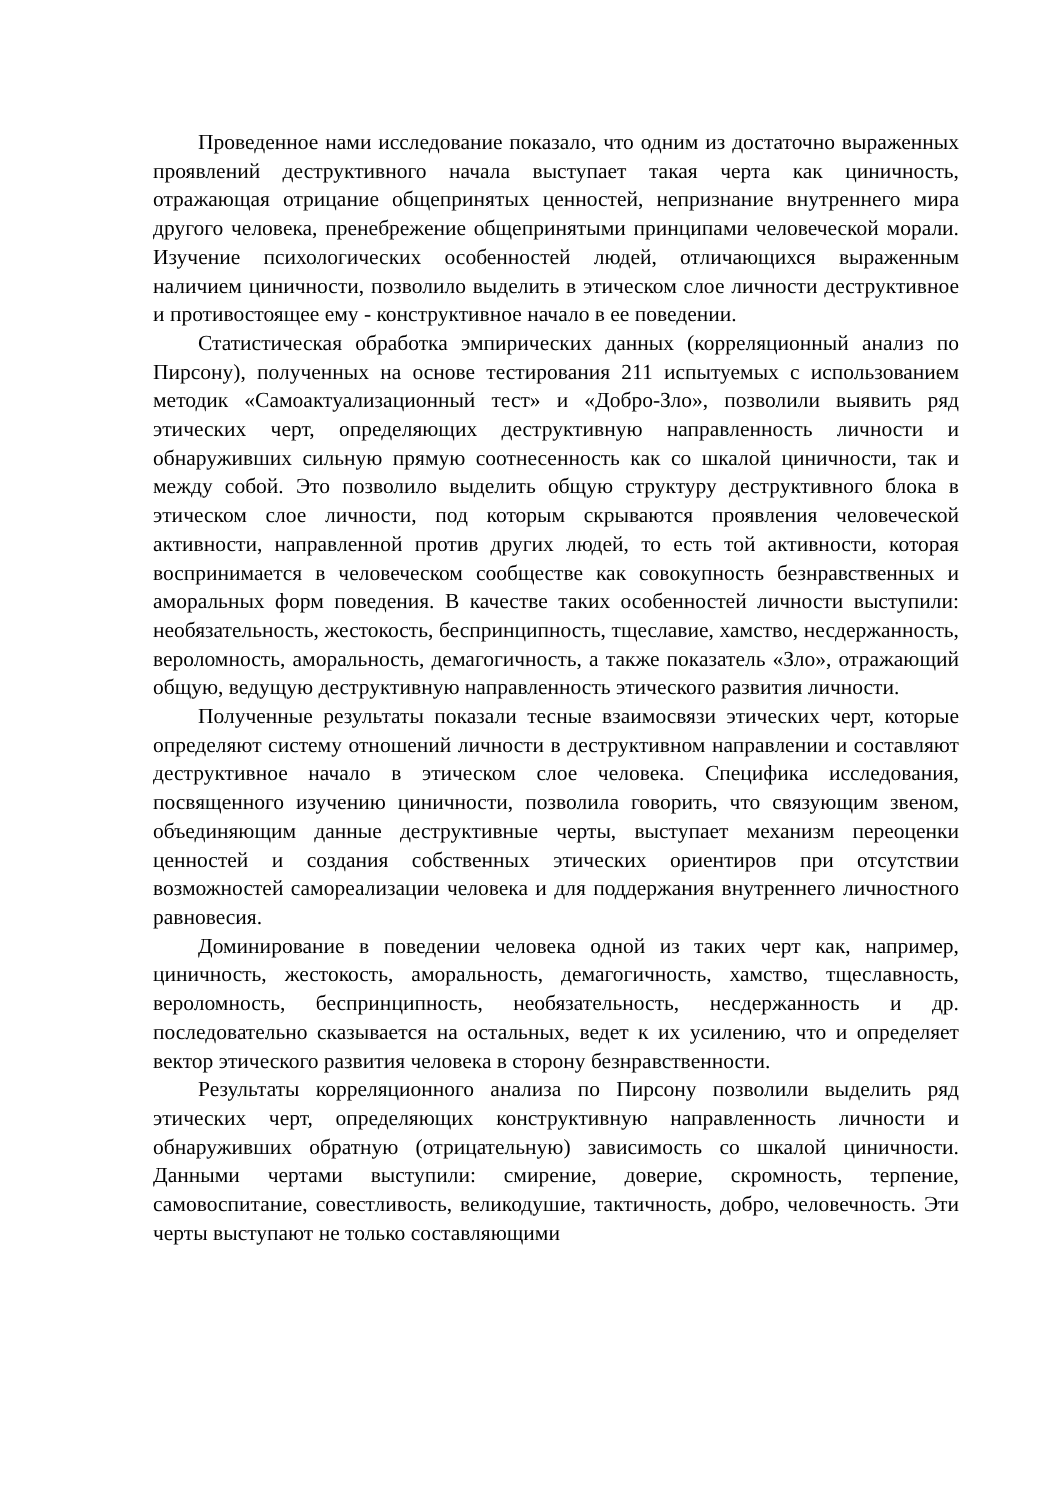Проведенное нами исследование показало, что одним из достаточно выраженных проявлений деструктивного начала выступает такая черта как циничность, отражающая отрицание общепринятых ценностей, непризнание внутреннего мира другого человека, пренебрежение общепринятыми принципами человеческой морали. Изучение психологических особенностей людей, отличающихся выраженным наличием циничности, позволило выделить в этическом слое личности деструктивное и противостоящее ему - конструктивное начало в ее поведении.
Статистическая обработка эмпирических данных (корреляционный анализ по Пирсону), полученных на основе тестирования 211 испытуемых с использованием методик «Самоактуализационный тест» и «Добро-Зло», позволили выявить ряд этических черт, определяющих деструктивную направленность личности и обнаруживших сильную прямую соотнесенность как со шкалой циничности, так и между собой. Это позволило выделить общую структуру деструктивного блока в этическом слое личности, под которым скрываются проявления человеческой активности, направленной против других людей, то есть той активности, которая воспринимается в человеческом сообществе как совокупность безнравственных и аморальных форм поведения. В качестве таких особенностей личности выступили: необязательность, жестокость, беспринципность, тщеславие, хамство, несдержанность, вероломность, аморальность, демагогичность, а также показатель «Зло», отражающий общую, ведущую деструктивную направленность этического развития личности.
Полученные результаты показали тесные взаимосвязи этических черт, которые определяют систему отношений личности в деструктивном направлении и составляют деструктивное начало в этическом слое человека. Специфика исследования, посвященного изучению циничности, позволила говорить, что связующим звеном, объединяющим данные деструктивные черты, выступает механизм переоценки ценностей и создания собственных этических ориентиров при отсутствии возможностей самореализации человека и для поддержания внутреннего личностного равновесия.
Доминирование в поведении человека одной из таких черт как, например, циничность, жестокость, аморальность, демагогичность, хамство, тщеславность, вероломность, беспринципность, необязательность, несдержанность и др. последовательно сказывается на остальных, ведет к их усилению, что и определяет вектор этического развития человека в сторону безнравственности.
Результаты корреляционного анализа по Пирсону позволили выделить ряд этических черт, определяющих конструктивную направленность личности и обнаруживших обратную (отрицательную) зависимость со шкалой циничности. Данными чертами выступили: смирение, доверие, скромность, терпение, самовоспитание, совестливость, великодушие, тактичность, добро, человечность. Эти черты выступают не только составляющими